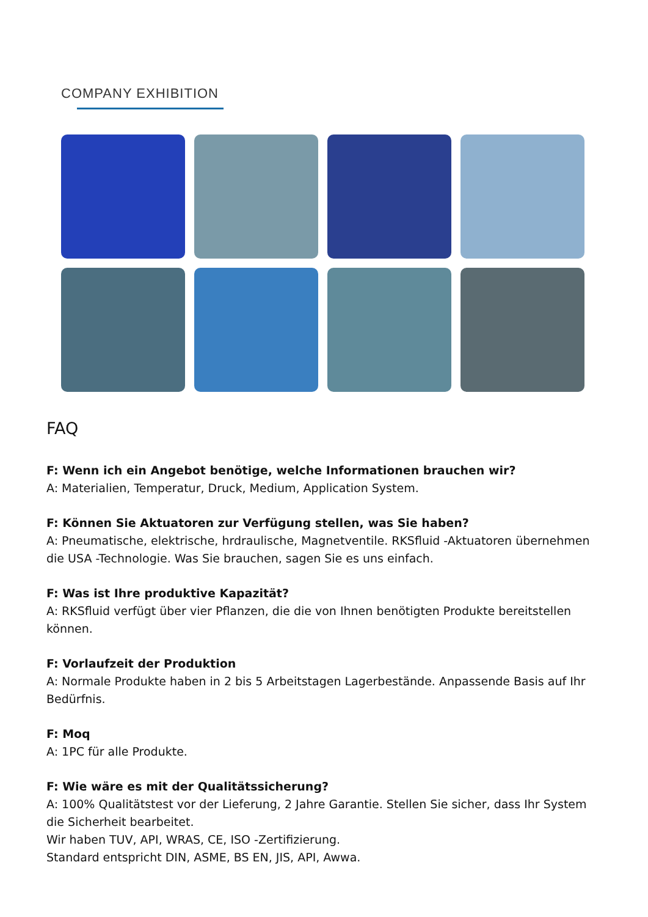COMPANY EXHIBITION
FAQ
F: Wenn ich ein Angebot benötige, welche Informationen brauchen wir?
A: Materialien, Temperatur, Druck, Medium, Application System.
F: Können Sie Aktuatoren zur Verfügung stellen, was Sie haben?
A: Pneumatische, elektrische, hrdraulische, Magnetventile. RKSfluid -Aktuatoren übernehmen die USA -Technologie. Was Sie brauchen, sagen Sie es uns einfach.
F: Was ist Ihre produktive Kapazität?
A: RKSfluid verfügt über vier Pflanzen, die die von Ihnen benötigten Produkte bereitstellen können.
F: Vorlaufzeit der Produktion
A: Normale Produkte haben in 2 bis 5 Arbeitstagen Lagerbestände. Anpassende Basis auf Ihr Bedürfnis.
F: Moq
A: 1PC für alle Produkte.
F: Wie wäre es mit der Qualitätssicherung?
A: 100% Qualitätstest vor der Lieferung, 2 Jahre Garantie. Stellen Sie sicher, dass Ihr System die Sicherheit bearbeitet.
Wir haben TUV, API, WRAS, CE, ISO -Zertifizierung.
Standard entspricht DIN, ASME, BS EN, JIS, API, Awwa.